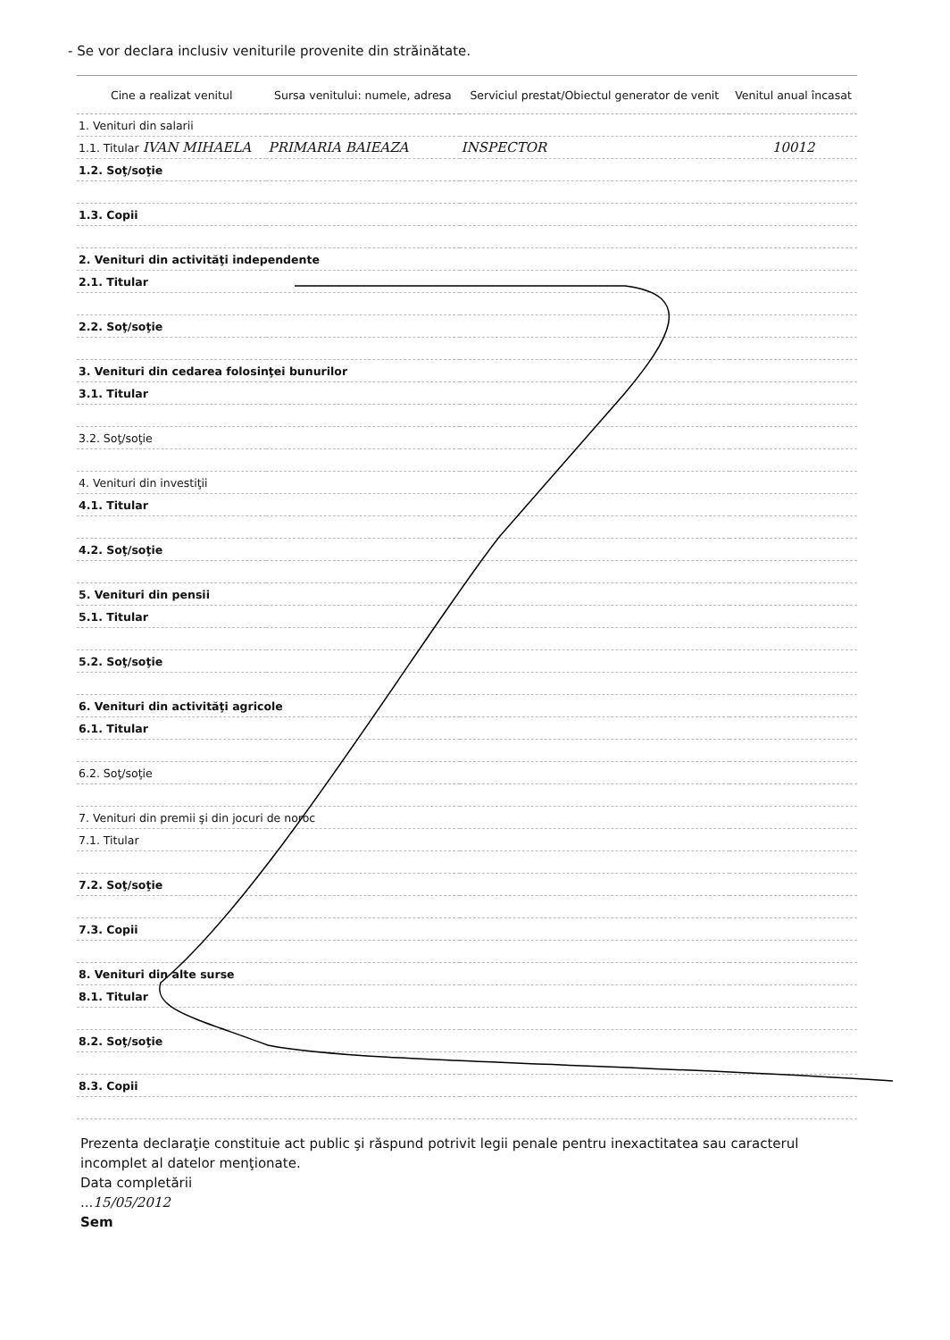- Se vor declara inclusiv veniturile provenite din străinătate.
| Cine a realizat venitul | Sursa venitului: numele, adresa | Serviciul prestat/Obiectul generator de venit | Venitul anual încasat |
| --- | --- | --- | --- |
| 1. Venituri din salarii | | | |
| 1.1. Titular IVAN MIHAELA | PRIMARIA BAIEAZA | INSPECTOR | 10012 |
| 1.2. Soţ/soţie | | | |
| 1.3. Copii | | | |
| 2. Venituri din activităţi independente | | | |
| 2.1. Titular | | | |
| 2.2. Soţ/soţie | | | |
| 3. Venituri din cedarea folosinţei bunurilor | | | |
| 3.1. Titular | | | |
| 3.2. Soţ/soţie | | | |
| 4. Venituri din investiţii | | | |
| 4.1. Titular | | | |
| 4.2. Soţ/soţie | | | |
| 5. Venituri din pensii | | | |
| 5.1. Titular | | | |
| 5.2. Soţ/soţie | | | |
| 6. Venituri din activităţi agricole | | | |
| 6.1. Titular | | | |
| 6.2. Soţ/soţie | | | |
| 7. Venituri din premii şi din jocuri de noroc | | | |
| 7.1. Titular | | | |
| 7.2. Soţ/soţie | | | |
| 7.3. Copii | | | |
| 8. Venituri din alte surse | | | |
| 8.1. Titular | | | |
| 8.2. Soţ/soţie | | | |
| 8.3. Copii | | | |
Prezenta declaraţie constituie act public şi răspund potrivit legii penale pentru inexactitatea sau caracterul incomplet al datelor menţionate.
Data completării
...15/05/2012
Sem